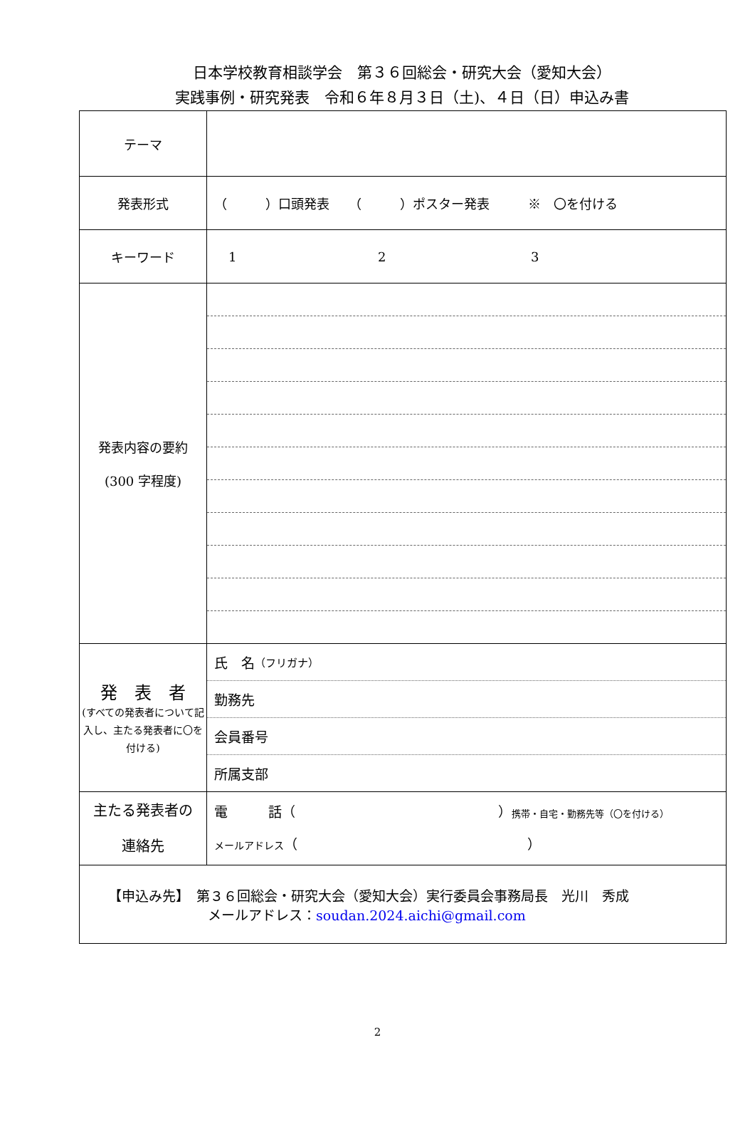日本学校教育相談学会　第３６回総会・研究大会（愛知大会）
実践事例・研究発表　令和６年８月３日（土)、４日（日）申込み書
| テーマ | |
| 発表形式 | （ ）口頭発表 （ ）ポスター発表 ※ 〇を付ける |
| キーワード | 1 2 3 |
| 発表内容の要約 (300 字程度) | |
| 発 表 者 (すべての発表者について記入し、主たる発表者に〇を付ける) | 氏 名 （フリガナ） 勤務先 会員番号 所属支部 |
| 主たる発表者の 連絡先 | 電 話（ ） 携帯・自宅・勤務先等（〇を付ける） メールアドレス （ ） |
| 【申込み先】 第３６回総会・研究大会（愛知大会）実行委員会事務局長 光川 秀成 メールアドレス： soudan.2024.aichi@gmail.com | |
2